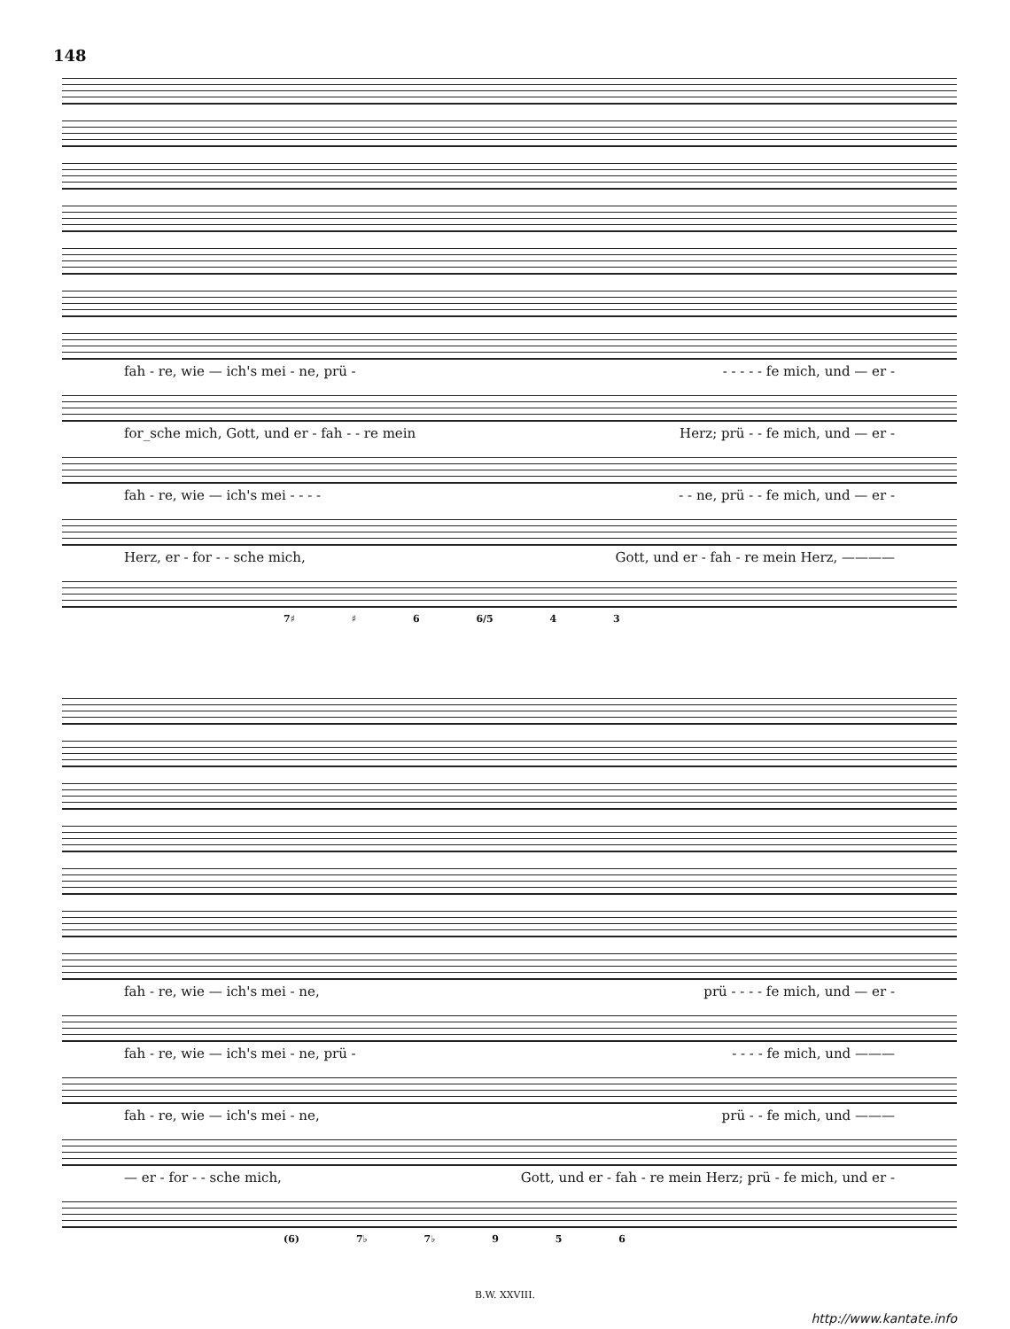148
fah - re, wie — ich's mei - ne, prü - - - - - - fe mich, und — er -
for_sche mich, Gott, und er - fah - - re mein Herz; prü - - fe mich, und — er -
fah - re, wie — ich's mei - - - - - - ne, prü - - fe mich, und — er -
Herz, er - for - - sche mich, Gott, und er - fah - re mein Herz, ————
7♯ ♯ 6 6/5 4 3
fah - re, wie — ich's mei - ne, prü - - - - fe mich, und — er -
fah - re, wie — ich's mei - ne, prü - - - - - fe mich, und ———
fah - re, wie — ich's mei - ne, prü - - fe mich, und ———
— er - for - - sche mich, Gott, und er - fah - re mein Herz; prü - fe mich, und er -
(6) 7♭ 7♭ 9 5 6
B.W. XXVIII.
http://www.kantate.info